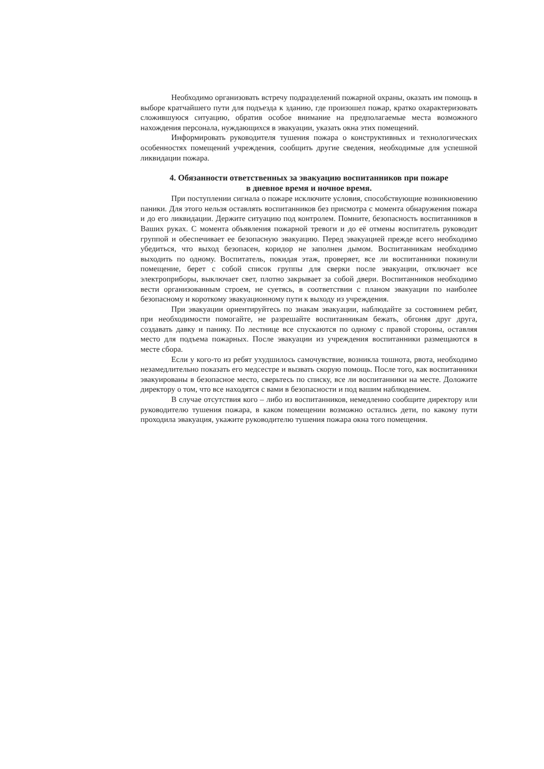Необходимо организовать встречу подразделений пожарной охраны, оказать им помощь в выборе кратчайшего пути для подъезда к зданию, где произошел пожар, кратко охарактеризовать сложившуюся ситуацию, обратив особое внимание на предполагаемые места возможного нахождения персонала, нуждающихся в эвакуации, указать окна этих помещений.
Информировать руководителя тушения пожара о конструктивных и технологических особенностях помещений учреждения, сообщить другие сведения, необходимые для успешной ликвидации пожара.
4. Обязанности ответственных за эвакуацию воспитанников при пожаре
в дневное время и ночное время.
При поступлении сигнала о пожаре исключите условия, способствующие возникновению паники. Для этого нельзя оставлять воспитанников без присмотра с момента обнаружения пожара и до его ликвидации. Держите ситуацию под контролем. Помните, безопасность воспитанников в Ваших руках. С момента объявления пожарной тревоги и до её отмены воспитатель руководит группой и обеспечивает ее безопасную эвакуацию. Перед эвакуацией прежде всего необходимо убедиться, что выход безопасен, коридор не заполнен дымом. Воспитанникам необходимо выходить по одному. Воспитатель, покидая этаж, проверяет, все ли воспитанники покинули помещение, берет с собой список группы для сверки после эвакуации, отключает все электроприборы, выключает свет, плотно закрывает за собой двери. Воспитанников необходимо вести организованным строем, не суетясь, в соответствии с планом эвакуации по наиболее безопасному и короткому эвакуационному пути к выходу из учреждения.
При эвакуации ориентируйтесь по знакам эвакуации, наблюдайте за состоянием ребят, при необходимости помогайте, не разрешайте воспитанникам бежать, обгоняя друг друга, создавать давку и панику. По лестнице все спускаются по одному с правой стороны, оставляя место для подъема пожарных. После эвакуации из учреждения воспитанники размещаются в месте сбора.
Если у кого-то из ребят ухудшилось самочувствие, возникла тошнота, рвота, необходимо незамедлительно показать его медсестре и вызвать скорую помощь. После того, как воспитанники эвакуированы в безопасное место, сверьтесь по списку, все ли воспитанники на месте. Доложите директору о том, что все находятся с вами в безопасности и под вашим наблюдением.
В случае отсутствия кого – либо из воспитанников, немедленно сообщите директору или руководителю тушения пожара, в каком помещении возможно остались дети, по какому пути проходила эвакуация, укажите руководителю тушения пожара окна того помещения.